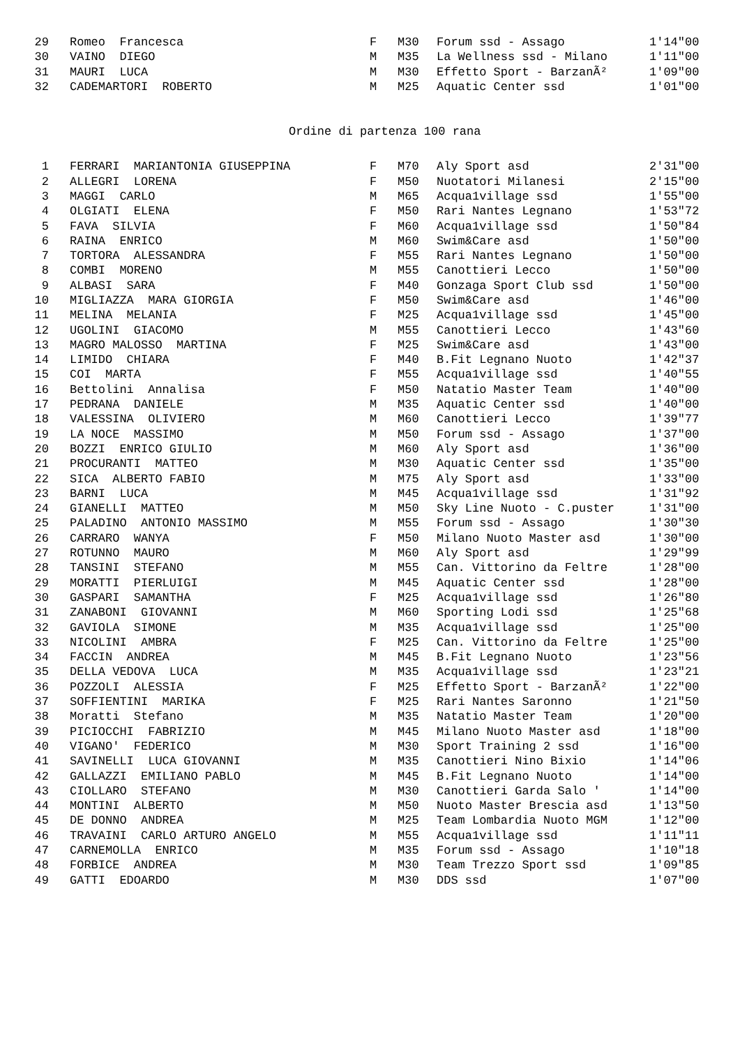| 29 | Romeo Francesca | F | M30 | Forum ssd - Assago | 1'14"00 |
| 30 | VAINO DIEGO | M | M35 | La Wellness ssd - Milano | 1'11"00 |
| 31 | MAURI LUCA | M | M30 | Effetto Sport - BarzanÃ² | 1'09"00 |
| 32 | CADEMARTORI ROBERTO | M | M25 | Aquatic Center ssd | 1'01"00 |
Ordine di partenza 100 rana
| 1 | FERRARI MARIANTONIA GIUSEPPINA | F | M70 | Aly Sport asd | 2'31"00 |
| 2 | ALLEGRI LORENA | F | M50 | Nuotatori Milanesi | 2'15"00 |
| 3 | MAGGI CARLO | M | M65 | Acqua1village ssd | 1'55"00 |
| 4 | OLGIATI ELENA | F | M50 | Rari Nantes Legnano | 1'53"72 |
| 5 | FAVA SILVIA | F | M60 | Acqua1village ssd | 1'50"84 |
| 6 | RAINA ENRICO | M | M60 | Swim&Care asd | 1'50"00 |
| 7 | TORTORA ALESSANDRA | F | M55 | Rari Nantes Legnano | 1'50"00 |
| 8 | COMBI MORENO | M | M55 | Canottieri Lecco | 1'50"00 |
| 9 | ALBASI SARA | F | M40 | Gonzaga Sport Club ssd | 1'50"00 |
| 10 | MIGLIAZZA MARA GIORGIA | F | M50 | Swim&Care asd | 1'46"00 |
| 11 | MELINA MELANIA | F | M25 | Acqua1village ssd | 1'45"00 |
| 12 | UGOLINI GIACOMO | M | M55 | Canottieri Lecco | 1'43"60 |
| 13 | MAGRO MALOSSO MARTINA | F | M25 | Swim&Care asd | 1'43"00 |
| 14 | LIMIDO CHIARA | F | M40 | B.Fit Legnano Nuoto | 1'42"37 |
| 15 | COI MARTA | F | M55 | Acqua1village ssd | 1'40"55 |
| 16 | Bettolini Annalisa | F | M50 | Natatio Master Team | 1'40"00 |
| 17 | PEDRANA DANIELE | M | M35 | Aquatic Center ssd | 1'40"00 |
| 18 | VALESSINA OLIVIERO | M | M60 | Canottieri Lecco | 1'39"77 |
| 19 | LA NOCE MASSIMO | M | M50 | Forum ssd - Assago | 1'37"00 |
| 20 | BOZZI ENRICO GIULIO | M | M60 | Aly Sport asd | 1'36"00 |
| 21 | PROCURANTI MATTEO | M | M30 | Aquatic Center ssd | 1'35"00 |
| 22 | SICA ALBERTO FABIO | M | M75 | Aly Sport asd | 1'33"00 |
| 23 | BARNI LUCA | M | M45 | Acqua1village ssd | 1'31"92 |
| 24 | GIANELLI MATTEO | M | M50 | Sky Line Nuoto - C.puster | 1'31"00 |
| 25 | PALADINO ANTONIO MASSIMO | M | M55 | Forum ssd - Assago | 1'30"30 |
| 26 | CARRARO WANYA | F | M50 | Milano Nuoto Master asd | 1'30"00 |
| 27 | ROTUNNO MAURO | M | M60 | Aly Sport asd | 1'29"99 |
| 28 | TANSINI STEFANO | M | M55 | Can. Vittorino da Feltre | 1'28"00 |
| 29 | MORATTI PIERLUIGI | M | M45 | Aquatic Center ssd | 1'28"00 |
| 30 | GASPARI SAMANTHA | F | M25 | Acqua1village ssd | 1'26"80 |
| 31 | ZANABONI GIOVANNI | M | M60 | Sporting Lodi ssd | 1'25"68 |
| 32 | GAVIOLA SIMONE | M | M35 | Acqua1village ssd | 1'25"00 |
| 33 | NICOLINI AMBRA | F | M25 | Can. Vittorino da Feltre | 1'25"00 |
| 34 | FACCIN ANDREA | M | M45 | B.Fit Legnano Nuoto | 1'23"56 |
| 35 | DELLA VEDOVA LUCA | M | M35 | Acqua1village ssd | 1'23"21 |
| 36 | POZZOLI ALESSIA | F | M25 | Effetto Sport - BarzanÃ² | 1'22"00 |
| 37 | SOFFIENTINI MARIKA | F | M25 | Rari Nantes Saronno | 1'21"50 |
| 38 | Moratti Stefano | M | M35 | Natatio Master Team | 1'20"00 |
| 39 | PICIOCCHI FABRIZIO | M | M45 | Milano Nuoto Master asd | 1'18"00 |
| 40 | VIGANO' FEDERICO | M | M30 | Sport Training 2 ssd | 1'16"00 |
| 41 | SAVINELLI LUCA GIOVANNI | M | M35 | Canottieri Nino Bixio | 1'14"06 |
| 42 | GALLAZZI EMILIANO PABLO | M | M45 | B.Fit Legnano Nuoto | 1'14"00 |
| 43 | CIOLLARO STEFANO | M | M30 | Canottieri Garda Salo ' | 1'14"00 |
| 44 | MONTINI ALBERTO | M | M50 | Nuoto Master Brescia asd | 1'13"50 |
| 45 | DE DONNO ANDREA | M | M25 | Team Lombardia Nuoto MGM | 1'12"00 |
| 46 | TRAVAINI CARLO ARTURO ANGELO | M | M55 | Acqua1village ssd | 1'11"11 |
| 47 | CARNEMOLLA ENRICO | M | M35 | Forum ssd - Assago | 1'10"18 |
| 48 | FORBICE ANDREA | M | M30 | Team Trezzo Sport ssd | 1'09"85 |
| 49 | GATTI EDOARDO | M | M30 | DDS ssd | 1'07"00 |